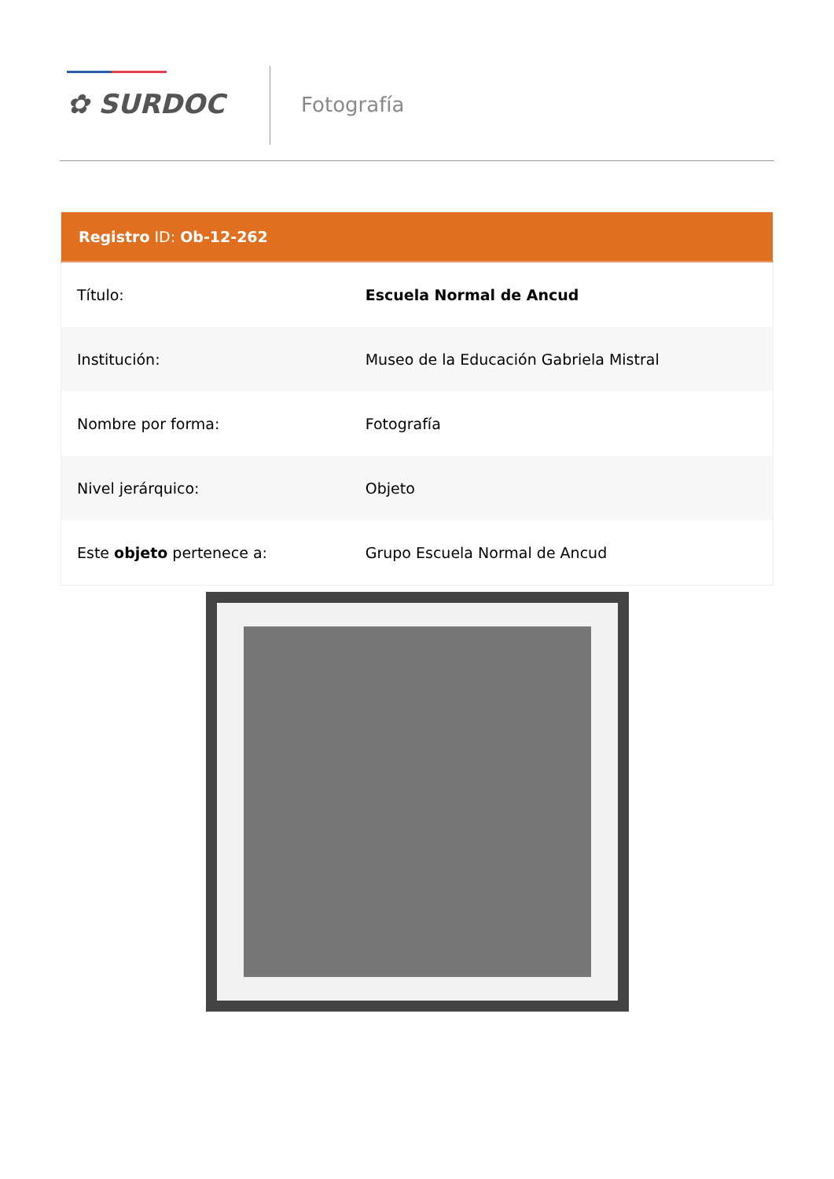✿ SURDOC Fotografía
| Registro ID: Ob-12-262 | |
| --- | --- |
| Título: | Escuela Normal de Ancud |
| Institución: | Museo de la Educación Gabriela Mistral |
| Nombre por forma: | Fotografía |
| Nivel jerárquico: | Objeto |
| Este objeto pertenece a: | Grupo Escuela Normal de Ancud |